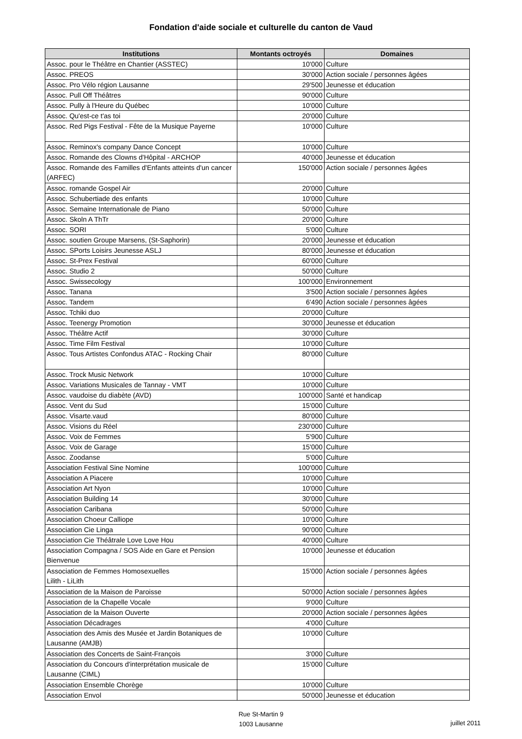Fondation d'aide sociale et culturelle du canton de Vaud
| Institutions | Montants octroyés | Domaines |
| --- | --- | --- |
| Assoc. pour le Théâtre en Chantier (ASSTEC) | 10'000 | Culture |
| Assoc. PREOS | 30'000 | Action sociale / personnes âgées |
| Assoc. Pro Vélo région Lausanne | 29'500 | Jeunesse et éducation |
| Assoc. Pull Off Théâtres | 90'000 | Culture |
| Assoc. Pully à l'Heure du Québec | 10'000 | Culture |
| Assoc. Qu'est-ce t'as toi | 20'000 | Culture |
| Assoc. Red Pigs Festival - Fête de la Musique Payerne | 10'000 | Culture |
| Assoc. Reminox's company Dance Concept | 10'000 | Culture |
| Assoc. Romande des Clowns d'Hôpital - ARCHOP | 40'000 | Jeunesse et éducation |
| Assoc. Romande des Familles d'Enfants atteints d'un cancer (ARFEC) | 150'000 | Action sociale / personnes âgées |
| Assoc. romande Gospel Air | 20'000 | Culture |
| Assoc. Schubertiade des enfants | 10'000 | Culture |
| Assoc. Semaine Internationale de Piano | 50'000 | Culture |
| Assoc. Skoln A ThTr | 20'000 | Culture |
| Assoc. SORI | 5'000 | Culture |
| Assoc. soutien Groupe Marsens, (St-Saphorin) | 20'000 | Jeunesse et éducation |
| Assoc. SPorts Loisirs Jeunesse ASLJ | 80'000 | Jeunesse et éducation |
| Assoc. St-Prex Festival | 60'000 | Culture |
| Assoc. Studio 2 | 50'000 | Culture |
| Assoc. Swissecology | 100'000 | Environnement |
| Assoc. Tanana | 3'500 | Action sociale / personnes âgées |
| Assoc. Tandem | 6'490 | Action sociale / personnes âgées |
| Assoc. Tchiki duo | 20'000 | Culture |
| Assoc. Teenergy Promotion | 30'000 | Jeunesse et éducation |
| Assoc. Théâtre Actif | 30'000 | Culture |
| Assoc. Time Film Festival | 10'000 | Culture |
| Assoc. Tous Artistes Confondus ATAC - Rocking Chair | 80'000 | Culture |
| Assoc. Trock Music Network | 10'000 | Culture |
| Assoc. Variations Musicales de Tannay - VMT | 10'000 | Culture |
| Assoc. vaudoise du diabète (AVD) | 100'000 | Santé et handicap |
| Assoc. Vent du Sud | 15'000 | Culture |
| Assoc. Visarte.vaud | 80'000 | Culture |
| Assoc. Visions du Réel | 230'000 | Culture |
| Assoc. Voix de Femmes | 5'900 | Culture |
| Assoc. Voix de Garage | 15'000 | Culture |
| Assoc. Zoodanse | 5'000 | Culture |
| Association Festival Sine Nomine | 100'000 | Culture |
| Association A Piacere | 10'000 | Culture |
| Association Art Nyon | 10'000 | Culture |
| Association Building 14 | 30'000 | Culture |
| Association Caribana | 50'000 | Culture |
| Association Choeur Calliope | 10'000 | Culture |
| Association Cie Linga | 90'000 | Culture |
| Association Cie Théâtrale Love Love Hou | 40'000 | Culture |
| Association Compagna / SOS Aide en Gare et Pension Bienvenue | 10'000 | Jeunesse et éducation |
| Association de Femmes Homosexuelles Lilith - LiLith | 15'000 | Action sociale / personnes âgées |
| Association de la Maison de Paroisse | 50'000 | Action sociale / personnes âgées |
| Association de la Chapelle Vocale | 9'000 | Culture |
| Association de la Maison Ouverte | 20'000 | Action sociale / personnes âgées |
| Association Décadrages | 4'000 | Culture |
| Association des Amis des Musée et Jardin Botaniques de Lausanne (AMJB) | 10'000 | Culture |
| Association des Concerts de Saint-François | 3'000 | Culture |
| Association du Concours d'interprétation musicale de Lausanne (CIML) | 15'000 | Culture |
| Association Ensemble Chorège | 10'000 | Culture |
| Association Envol | 50'000 | Jeunesse et éducation |
Rue St-Martin 9
1003 Lausanne
juillet 2011